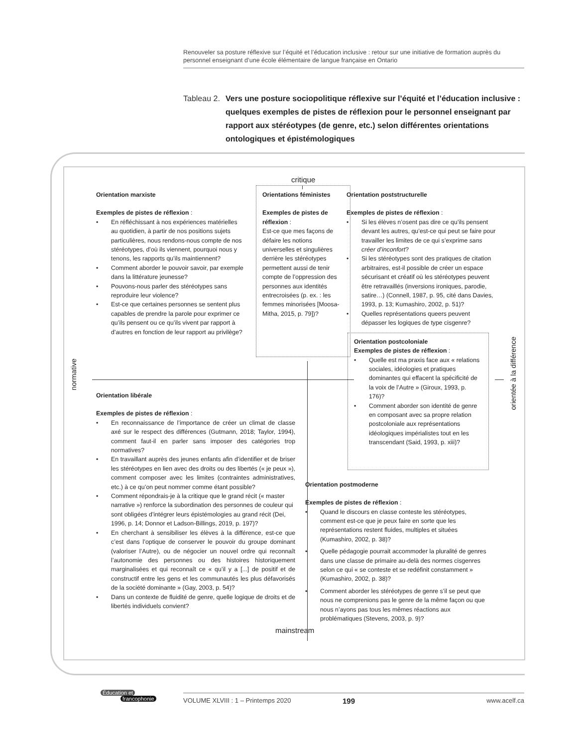Renouveler sa posture réflexive sur l’équité et l’éducation inclusive : retour sur une initiative de formation auprès du personnel enseignant d’une école élémentaire de langue française en Ontario
Tableau 2. Vers une posture sociopolitique réflexive sur l’équité et l’éducation inclusive : quelques exemples de pistes de réflexion pour le personnel enseignant par rapport aux stéréotypes (de genre, etc.) selon différentes orientations ontologiques et épistémologiques
normative
orientée à la différence
critique
Orientation marxiste
Exemples de pistes de réflexion :
En réfléchissant à nos expériences matérielles au quotidien, à partir de nos positions sujets particulières, nous rendons-nous compte de nos stéréotypes, d’où ils viennent, pourquoi nous y tenons, les rapports qu’ils maintiennent?
Comment aborder le pouvoir savoir, par exemple dans la littérature jeunesse?
Pouvons-nous parler des stéréotypes sans reproduire leur violence?
Est-ce que certaines personnes se sentent plus capables de prendre la parole pour exprimer ce qu’ils pensent ou ce qu’ils vivent par rapport à d’autres en fonction de leur rapport au privilège?
Orientations féministes
Exemples de pistes de réflexion :
Est-ce que mes façons de défaire les notions universelles et singulières derrière les stéréotypes permettent aussi de tenir compte de l’oppression des personnes aux identités entrecroisées (p. ex. : les femmes minorisées [Moosa-Mitha, 2015, p. 79])?
Orientation libérale
Exemples de pistes de réflexion :
En reconnaissance de l’importance de créer un climat de classe axé sur le respect des différences (Gutmann, 2018; Taylor, 1994), comment faut-il en parler sans imposer des catégories trop normatives?
En travaillant auprès des jeunes enfants afin d’identifier et de briser les stéréotypes en lien avec des droits ou des libertés (« je peux »), comment composer avec les limites (contraintes administratives, etc.) à ce qu’on peut nommer comme étant possible?
Comment répondrais-je à la critique que le grand récit (« master narrative ») renforce la subordination des personnes de couleur qui sont obligées d’intégrer leurs épistémologies au grand récit (Dei, 1996, p. 14; Donnor et Ladson-Billings, 2019, p. 197)?
En cherchant à sensibiliser les élèves à la différence, est-ce que c’est dans l’optique de conserver le pouvoir du groupe dominant (valoriser l’Autre), ou de négocier un nouvel ordre qui reconnaît l’autonomie des personnes ou des histoires historiquement marginalisées et qui reconnaît ce « qu’il y a [...] de positif et de constructif entre les gens et les communautés les plus défavorisés de la société dominante » (Gay, 2003, p. 54)?
Dans un contexte de fluidité de genre, quelle logique de droits et de libertés individuels convient?
Orientation poststructurelle
Exemples de pistes de réflexion :
Si les élèves n’osent pas dire ce qu’ils pensent devant les autres, qu’est-ce qui peut se faire pour travailler les limites de ce qui s’exprime sans créer d’inconfort?
Si les stéréotypes sont des pratiques de citation arbitraires, est-il possible de créer un espace sécurisant et créatif où les stéréotypes peuvent être retravaillés (inversions ironiques, parodie, satire…) (Connell, 1987, p. 95, cité dans Davies, 1993, p. 13; Kumashiro, 2002, p. 51)?
Quelles représentations queers peuvent dépasser les logiques de type cisgenre?
Orientation postcoloniale
Exemples de pistes de réflexion :
Quelle est ma praxis face aux « relations sociales, idéologies et pratiques dominantes qui effacent la spécificité de la voix de l’Autre » (Giroux, 1993, p. 176)?
Comment aborder son identité de genre en composant avec sa propre relation postcoloniale aux représentations idéologiques impérialistes tout en les transcendant (Said, 1993, p. xiii)?
Orientation postmoderne
Exemples de pistes de réflexion :
Quand le discours en classe conteste les stéréotypes, comment est-ce que je peux faire en sorte que les représentations restent fluides, multiples et situées (Kumashiro, 2002, p. 38)?
Quelle pédagogie pourrait accommoder la pluralité de genres dans une classe de primaire au-delà des normes cisgenres selon ce qui « se conteste et se redéfinit constamment » (Kumashiro, 2002, p. 38)?
Comment aborder les stéréotypes de genre s’il se peut que nous ne comprenions pas le genre de la même façon ou que nous n’ayons pas tous les mêmes réactions aux problématiques (Stevens, 2003, p. 9)?
mainstream
Éducation et
francophonie
VOLUME XLVIII : 1 – Printemps 2020 199 www.acelf.ca